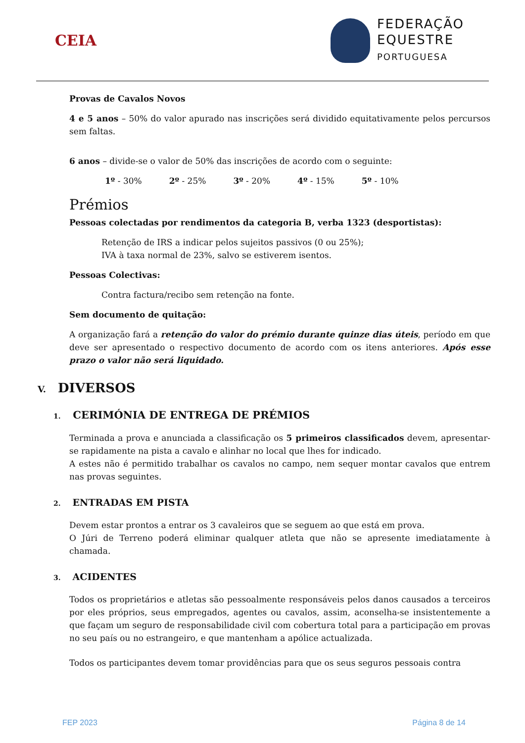CEIA
FEDERAÇÃO
EQUESTRE
PORTUGUESA
Provas de Cavalos Novos
4 e 5 anos – 50% do valor apurado nas inscrições será dividido equitativamente pelos percursos sem faltas.
6 anos – divide-se o valor de 50% das inscrições de acordo com o seguinte:
1º - 30% 2º - 25% 3º - 20% 4º - 15% 5º - 10%
Prémios
Pessoas colectadas por rendimentos da categoria B, verba 1323 (desportistas):
Retenção de IRS a indicar pelos sujeitos passivos (0 ou 25%);
IVA à taxa normal de 23%, salvo se estiverem isentos.
Pessoas Colectivas:
Contra factura/recibo sem retenção na fonte.
Sem documento de quitação:
A organização fará a retenção do valor do prémio durante quinze dias úteis, período em que deve ser apresentado o respectivo documento de acordo com os itens anteriores. Após esse prazo o valor não será liquidado.
V. DIVERSOS
1. CERIMÓNIA DE ENTREGA DE PRÉMIOS
Terminada a prova e anunciada a classificação os 5 primeiros classificados devem, apresentar-se rapidamente na pista a cavalo e alinhar no local que lhes for indicado.
A estes não é permitido trabalhar os cavalos no campo, nem sequer montar cavalos que entrem nas provas seguintes.
2. ENTRADAS EM PISTA
Devem estar prontos a entrar os 3 cavaleiros que se seguem ao que está em prova.
O Júri de Terreno poderá eliminar qualquer atleta que não se apresente imediatamente à chamada.
3. ACIDENTES
Todos os proprietários e atletas são pessoalmente responsáveis pelos danos causados a terceiros por eles próprios, seus empregados, agentes ou cavalos, assim, aconselha-se insistentemente a que façam um seguro de responsabilidade civil com cobertura total para a participação em provas no seu país ou no estrangeiro, e que mantenham a apólice actualizada.
Todos os participantes devem tomar providências para que os seus seguros pessoais contra
FEP 2023 Página 8 de 14